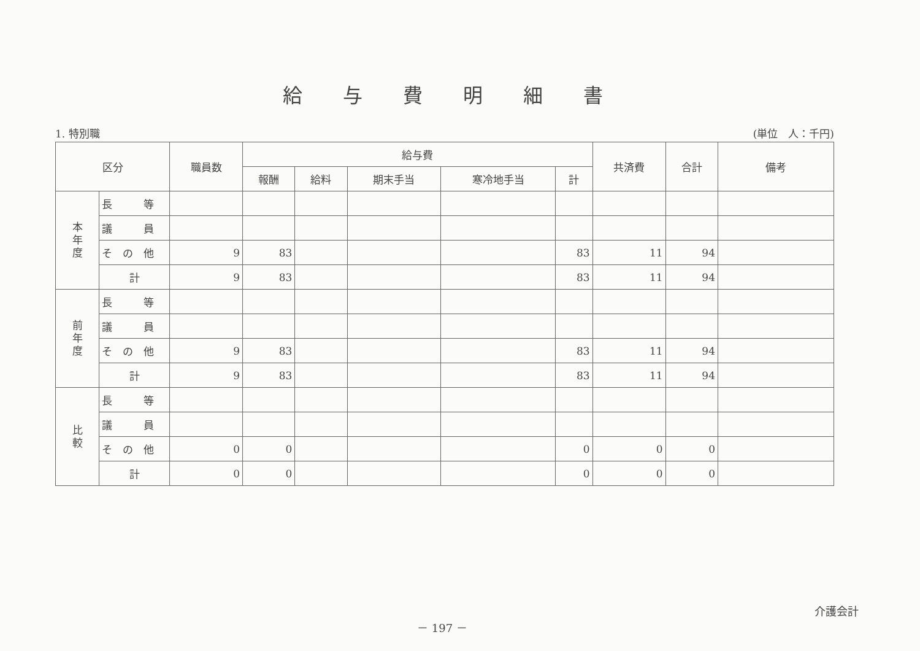給与費明細書
1. 特別職 (単位　人：千円)
| 区分 | | 職員数 | 給与費 | | | | | 共済費 | 合計 | 備考 |
| --- | --- | --- | --- | --- | --- | --- | --- | --- | --- | --- |
| | | | 報酬 | 給料 | 期末手当 | 寒冷地手当 | 計 | | | |
| 本 年 度 | 長 等 | | | | | | | | | |
| | 議 員 | | | | | | | | | |
| | そ の 他 | 9 | 83 | | | | 83 | 11 | 94 | |
| | 計 | 9 | 83 | | | | 83 | 11 | 94 | |
| 前 年 度 | 長 等 | | | | | | | | | |
| | 議 員 | | | | | | | | | |
| | そ の 他 | 9 | 83 | | | | 83 | 11 | 94 | |
| | 計 | 9 | 83 | | | | 83 | 11 | 94 | |
| 比 較 | 長 等 | | | | | | | | | |
| | 議 員 | | | | | | | | | |
| | そ の 他 | 0 | 0 | | | | 0 | 0 | 0 | |
| | 計 | 0 | 0 | | | | 0 | 0 | 0 | |
－ 197 － 介護会計